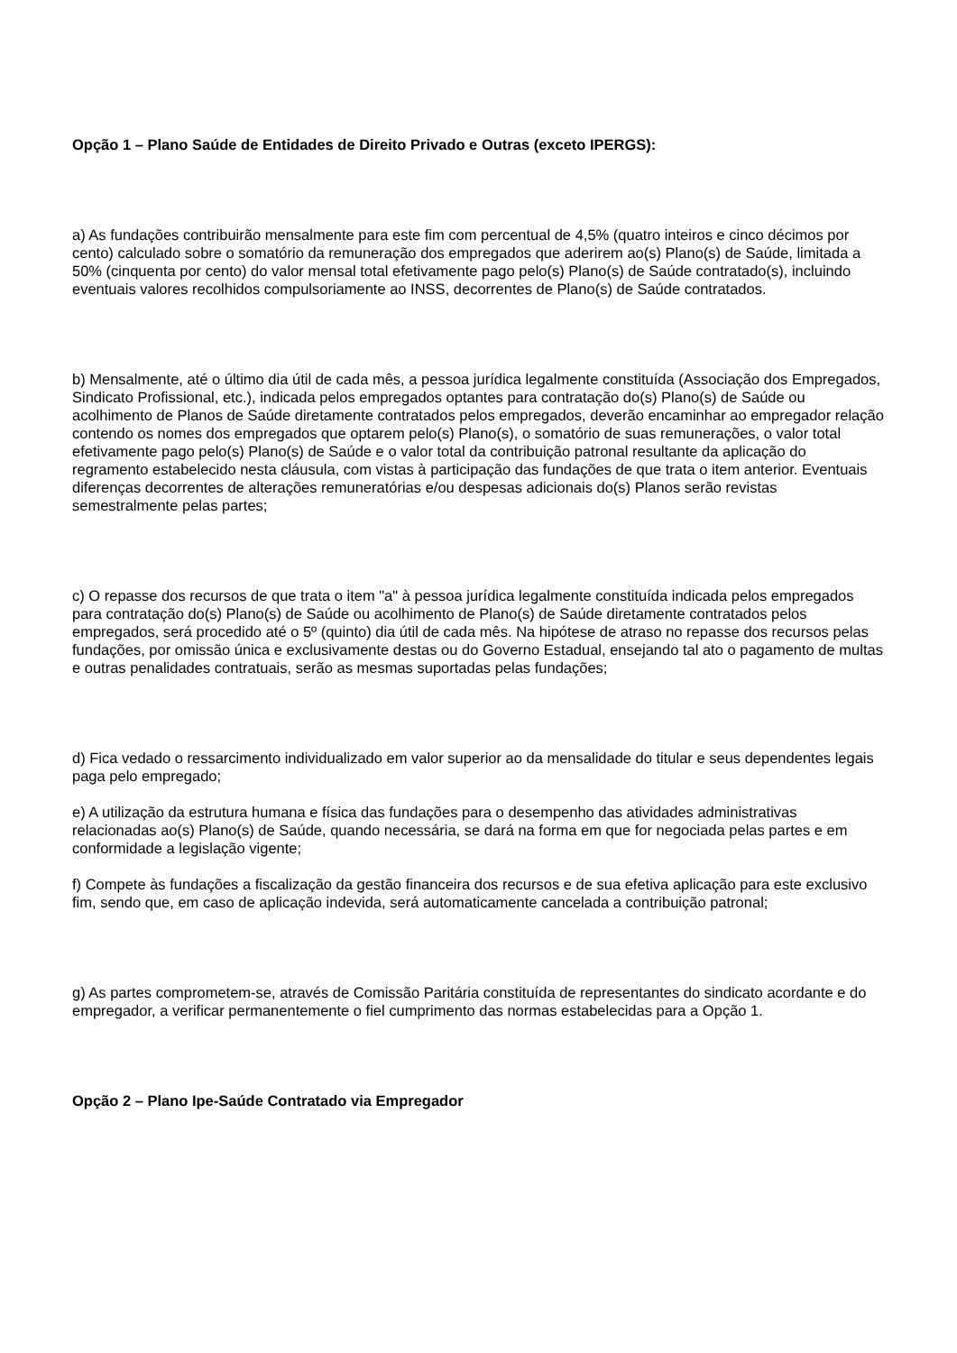Opção 1 – Plano Saúde de Entidades de Direito Privado e Outras (exceto IPERGS):
a) As fundações contribuirão mensalmente para este fim com percentual de 4,5% (quatro inteiros e cinco décimos por cento) calculado sobre o somatório da remuneração dos empregados que aderirem ao(s) Plano(s) de Saúde, limitada a 50% (cinquenta por cento) do valor mensal total efetivamente pago pelo(s) Plano(s) de Saúde contratado(s), incluindo eventuais valores recolhidos compulsoriamente ao INSS, decorrentes de Plano(s) de Saúde contratados.
b) Mensalmente, até o último dia útil de cada mês, a pessoa jurídica legalmente constituída (Associação dos Empregados, Sindicato Profissional, etc.), indicada pelos empregados optantes para contratação do(s) Plano(s) de Saúde ou acolhimento de Planos de Saúde diretamente contratados pelos empregados, deverão encaminhar ao empregador relação contendo os nomes dos empregados que optarem pelo(s) Plano(s), o somatório de suas remunerações, o valor total efetivamente pago pelo(s) Plano(s) de Saúde e o valor total da contribuição patronal resultante da aplicação do regramento estabelecido nesta cláusula, com vistas à participação das fundações de que trata o item anterior. Eventuais diferenças decorrentes de alterações remuneratórias e/ou despesas adicionais do(s) Planos serão revistas semestralmente pelas partes;
c) O repasse dos recursos de que trata o item "a" à pessoa jurídica legalmente constituída indicada pelos empregados para contratação do(s) Plano(s) de Saúde ou acolhimento de Plano(s) de Saúde diretamente contratados pelos empregados, será procedido até o 5º (quinto) dia útil de cada mês. Na hipótese de atraso no repasse dos recursos pelas fundações, por omissão única e exclusivamente destas ou do Governo Estadual, ensejando tal ato o pagamento de multas e outras penalidades contratuais, serão as mesmas suportadas pelas fundações;
d) Fica vedado o ressarcimento individualizado em valor superior ao da mensalidade do titular e seus dependentes legais paga pelo empregado;
e) A utilização da estrutura humana e física das fundações para o desempenho das atividades administrativas relacionadas ao(s) Plano(s) de Saúde, quando necessária, se dará na forma em que for negociada pelas partes e em conformidade a legislação vigente;
f) Compete às fundações a fiscalização da gestão financeira dos recursos e de sua efetiva aplicação para este exclusivo fim, sendo que, em caso de aplicação indevida, será automaticamente cancelada a contribuição patronal;
g) As partes comprometem-se, através de Comissão Paritária constituída de representantes do sindicato acordante e do empregador, a verificar permanentemente o fiel cumprimento das normas estabelecidas para a Opção 1.
Opção 2 – Plano Ipe-Saúde Contratado via Empregador